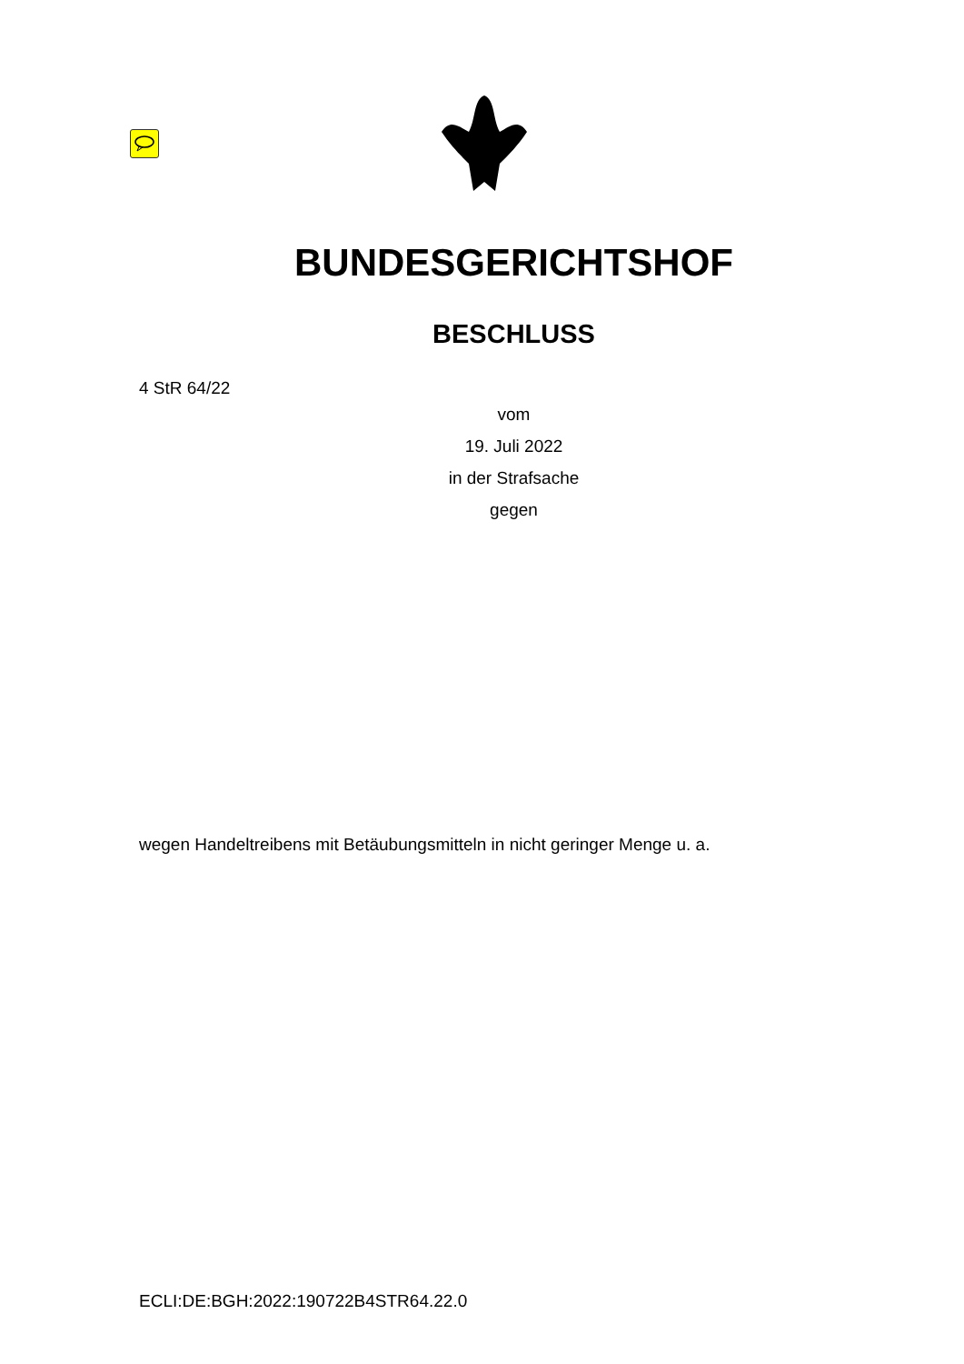BUNDESGERICHTSHOF
BESCHLUSS
4 StR 64/22
vom
19. Juli 2022
in der Strafsache
gegen
wegen Handeltreibens mit Betäubungsmitteln in nicht geringer Menge u. a.
ECLI:DE:BGH:2022:190722B4STR64.22.0